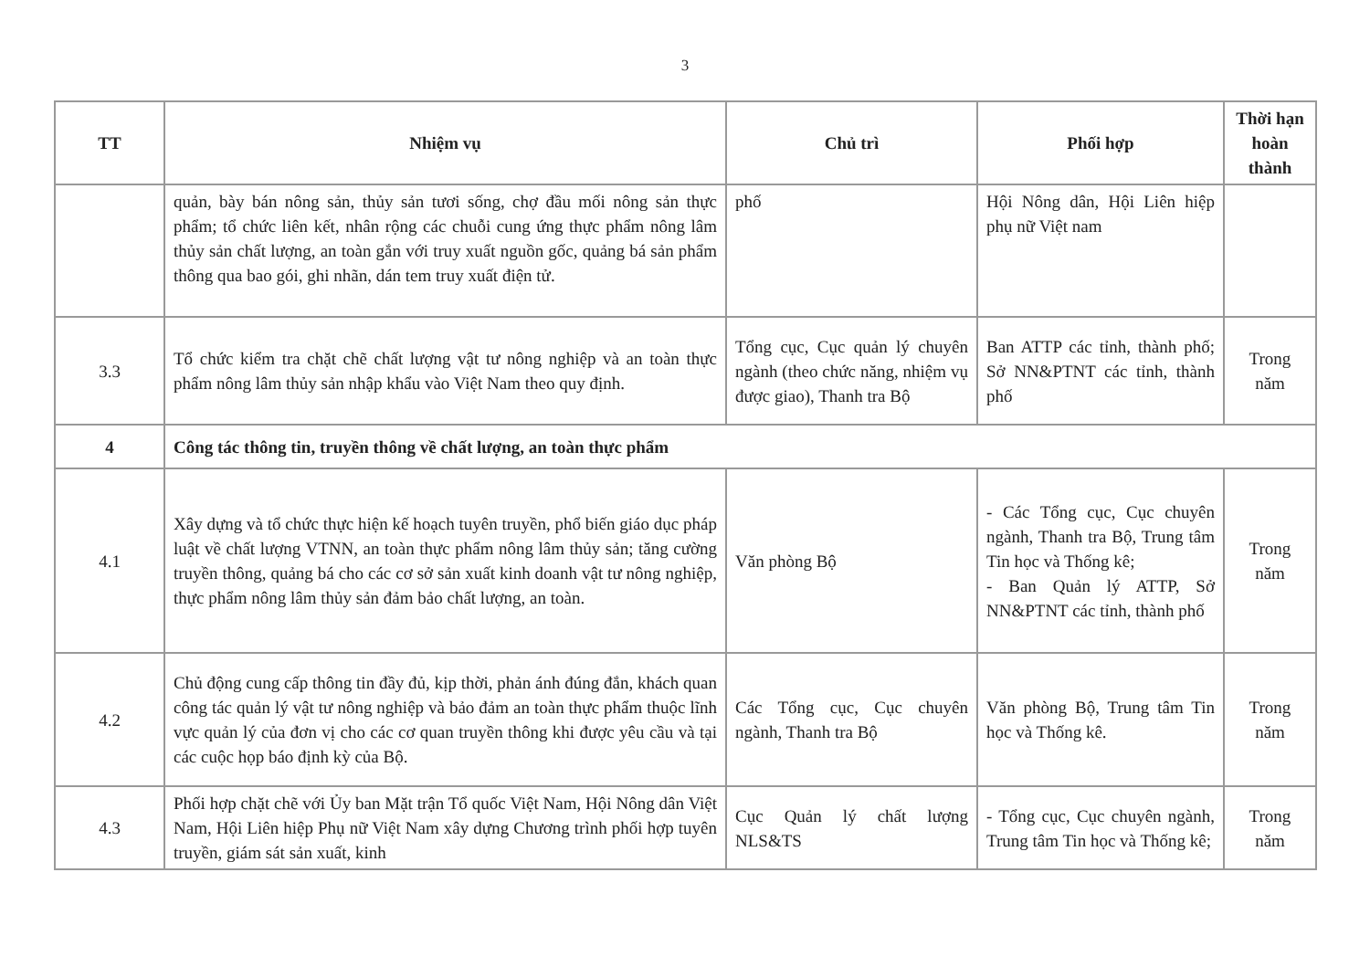3
| TT | Nhiệm vụ | Chủ trì | Phối hợp | Thời hạn hoàn thành |
| --- | --- | --- | --- | --- |
| | quản, bày bán nông sản, thủy sản tươi sống, chợ đầu mối nông sản thực phẩm; tổ chức liên kết, nhân rộng các chuỗi cung ứng thực phẩm nông lâm thủy sản chất lượng, an toàn gắn với truy xuất nguồn gốc, quảng bá sản phẩm thông qua bao gói, ghi nhãn, dán tem truy xuất điện tử. | phố | Hội Nông dân, Hội Liên hiệp phụ nữ Việt nam | |
| 3.3 | Tổ chức kiểm tra chặt chẽ chất lượng vật tư nông nghiệp và an toàn thực phẩm nông lâm thủy sản nhập khẩu vào Việt Nam theo quy định. | Tổng cục, Cục quản lý chuyên ngành (theo chức năng, nhiệm vụ được giao), Thanh tra Bộ | Ban ATTP các tỉnh, thành phố; Sở NN&PTNT các tỉnh, thành phố | Trong năm |
| 4 | Công tác thông tin, truyền thông về chất lượng, an toàn thực phẩm | | | |
| 4.1 | Xây dựng và tổ chức thực hiện kế hoạch tuyên truyền, phổ biến giáo dục pháp luật về chất lượng VTNN, an toàn thực phẩm nông lâm thủy sản; tăng cường truyền thông, quảng bá cho các cơ sở sản xuất kinh doanh vật tư nông nghiệp, thực phẩm nông lâm thủy sản đảm bảo chất lượng, an toàn. | Văn phòng Bộ | - Các Tổng cục, Cục chuyên ngành, Thanh tra Bộ, Trung tâm Tin học và Thống kê; - Ban Quản lý ATTP, Sở NN&PTNT các tỉnh, thành phố | Trong năm |
| 4.2 | Chủ động cung cấp thông tin đầy đủ, kịp thời, phản ánh đúng đắn, khách quan công tác quản lý vật tư nông nghiệp và bảo đảm an toàn thực phẩm thuộc lĩnh vực quản lý của đơn vị cho các cơ quan truyền thông khi được yêu cầu và tại các cuộc họp báo định kỳ của Bộ. | Các Tổng cục, Cục chuyên ngành, Thanh tra Bộ | Văn phòng Bộ, Trung tâm Tin học và Thống kê. | Trong năm |
| 4.3 | Phối hợp chặt chẽ với Ủy ban Mặt trận Tổ quốc Việt Nam, Hội Nông dân Việt Nam, Hội Liên hiệp Phụ nữ Việt Nam xây dựng Chương trình phối hợp tuyên truyền, giám sát sản xuất, kinh | Cục Quản lý chất lượng NLS&TS | - Tổng cục, Cục chuyên ngành, Trung tâm Tin học và Thống kê; | Trong năm |